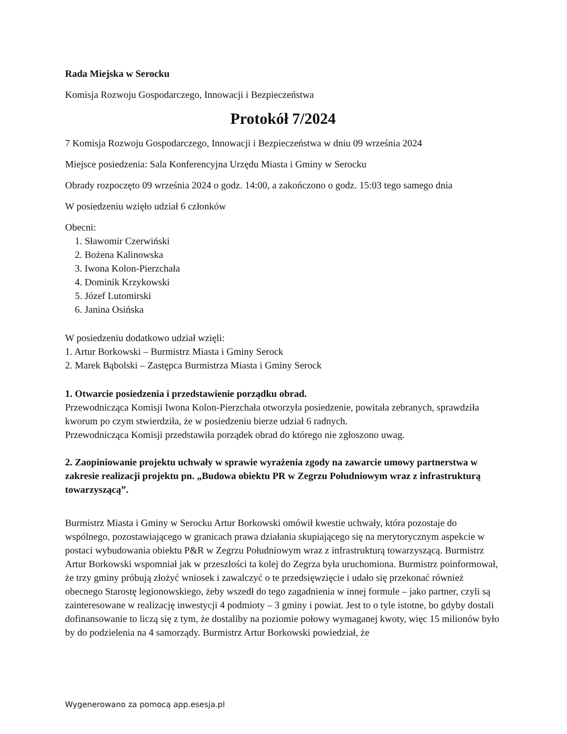Rada Miejska w Serocku
Komisja Rozwoju Gospodarczego, Innowacji i Bezpieczeństwa
Protokół 7/2024
7 Komisja Rozwoju Gospodarczego, Innowacji i Bezpieczeństwa w dniu 09 września 2024
Miejsce posiedzenia: Sala Konferencyjna Urzędu Miasta i Gminy w Serocku
Obrady rozpoczęto 09 września 2024 o godz. 14:00, a zakończono o godz. 15:03 tego samego dnia
W posiedzeniu wzięło udział 6 członków
Obecni:
1. Sławomir Czerwiński
2. Bożena Kalinowska
3. Iwona Kolon-Pierzchała
4. Dominik Krzykowski
5. Józef Lutomirski
6. Janina Osińska
W posiedzeniu dodatkowo udział wzięli:
1. Artur Borkowski – Burmistrz Miasta i Gminy Serock
2. Marek Bąbolski – Zastępca Burmistrza Miasta i Gminy Serock
1. Otwarcie posiedzenia i przedstawienie porządku obrad.
Przewodnicząca Komisji Iwona Kolon-Pierzchała otworzyła posiedzenie, powitała zebranych, sprawdziła kworum po czym stwierdziła, że w posiedzeniu bierze udział 6 radnych.
Przewodnicząca Komisji przedstawiła porządek obrad do którego nie zgłoszono uwag.
2. Zaopiniowanie projektu uchwały w sprawie wyrażenia zgody na zawarcie umowy partnerstwa w zakresie realizacji projektu pn. „Budowa obiektu PR w Zegrzu Południowym wraz z infrastrukturą towarzyszącą”.
Burmistrz Miasta i Gminy w Serocku Artur Borkowski omówił kwestie uchwały, która pozostaje do wspólnego, pozostawiającego w granicach prawa działania skupiającego się na merytorycznym aspekcie w postaci wybudowania obiektu P&R w Zegrzu Południowym wraz z infrastrukturą towarzyszącą. Burmistrz Artur Borkowski wspomniał jak w przeszłości ta kolej do Zegrza była uruchomiona. Burmistrz poinformował, że trzy gminy próbują złożyć wniosek i zawalczyć o te przedsięwzięcie i udało się przekonać również obecnego Starostę legionowskiego, żeby wszedł do tego zagadnienia w innej formule – jako partner, czyli są zainteresowane w realizację inwestycji 4 podmioty – 3 gminy i powiat. Jest to o tyle istotne, bo gdyby dostali dofinansowanie to liczą się z tym, że dostaliby na poziomie połowy wymaganej kwoty, więc 15 milionów było by do podzielenia na 4 samorządy. Burmistrz Artur Borkowski powiedział, że
Wygenerowano za pomocą app.esesja.pl